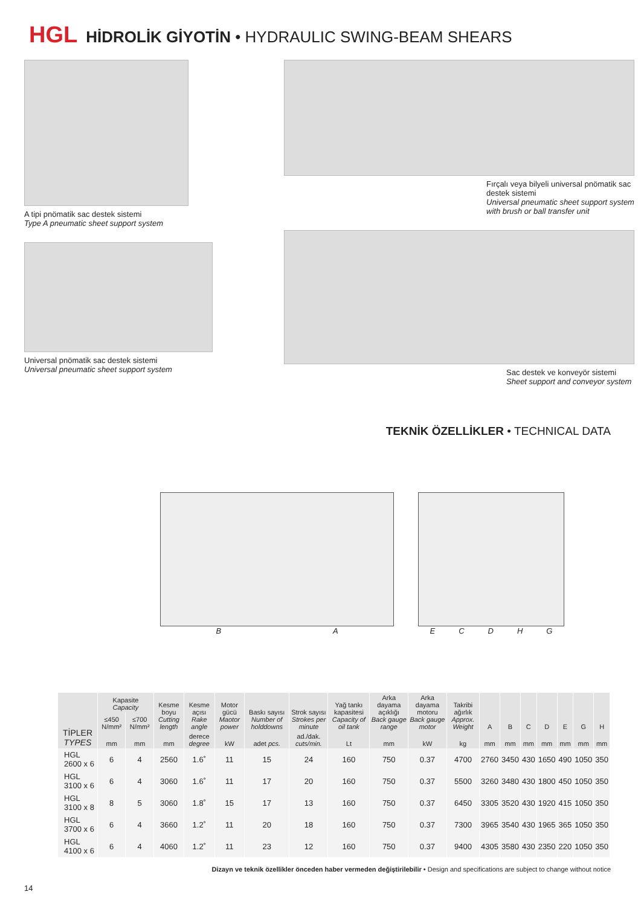HGL HİDROLİK GİYOTİN • HYDRAULIC SWING-BEAM SHEARS
A tipi pnömatik sac destek sistemi
Type A pneumatic sheet support system
Universal pnömatik sac destek sistemi
Universal pneumatic sheet support system
Fırçalı veya bilyeli universal pnömatik sac destek sistemi
Universal pneumatic sheet support system with brush or ball transfer unit
Sac destek ve konveyör sistemi
Sheet support and conveyor system
TEKNİK ÖZELLİKLER • TECHNICAL DATA
B A E C D H G
| TİPLER TYPES | Kapasite Capacity | | Kesme boyu Cutting length | Kesme açısı Rake angle | Motor gücü Maotor power | Baskı sayısı Number of holddowns | Strok sayısı Strokes per minute | Yağ tankı kapasitesi Capacity of oil tank | Arka dayama açıklığı Back gauge range | Arka dayama motoru Back gauge motor | Takribi ağırlık Approx. Weight | A | B | C | D | E | G | H |
| --- | --- | --- | --- | --- | --- | --- | --- | --- | --- | --- | --- | --- | --- | --- | --- | --- | --- | --- |
| | ≤450 N/mm² | ≤700 N/mm² | | | | | | | | | | | | | | | | |
| | mm | mm | mm | derece degree | kW | adet pcs. | ad./dak. cuts/min. | Lt | mm | kW | kg | mm | mm | mm | mm | mm | mm | mm |
| HGL 2600 x 6 | 6 | 4 | 2560 | 1.6˚ | 11 | 15 | 24 | 160 | 750 | 0.37 | 4700 | 2760 | 3450 | 430 | 1650 | 490 | 1050 | 350 |
| HGL 3100 x 6 | 6 | 4 | 3060 | 1.6˚ | 11 | 17 | 20 | 160 | 750 | 0.37 | 5500 | 3260 | 3480 | 430 | 1800 | 450 | 1050 | 350 |
| HGL 3100 x 8 | 8 | 5 | 3060 | 1.8˚ | 15 | 17 | 13 | 160 | 750 | 0.37 | 6450 | 3305 | 3520 | 430 | 1920 | 415 | 1050 | 350 |
| HGL 3700 x 6 | 6 | 4 | 3660 | 1.2˚ | 11 | 20 | 18 | 160 | 750 | 0.37 | 7300 | 3965 | 3540 | 430 | 1965 | 365 | 1050 | 350 |
| HGL 4100 x 6 | 6 | 4 | 4060 | 1.2˚ | 11 | 23 | 12 | 160 | 750 | 0.37 | 9400 | 4305 | 3580 | 430 | 2350 | 220 | 1050 | 350 |
Dizayn ve teknik özellikler önceden haber vermeden değiştirilebilir • Design and specifications are subject to change without notice
14